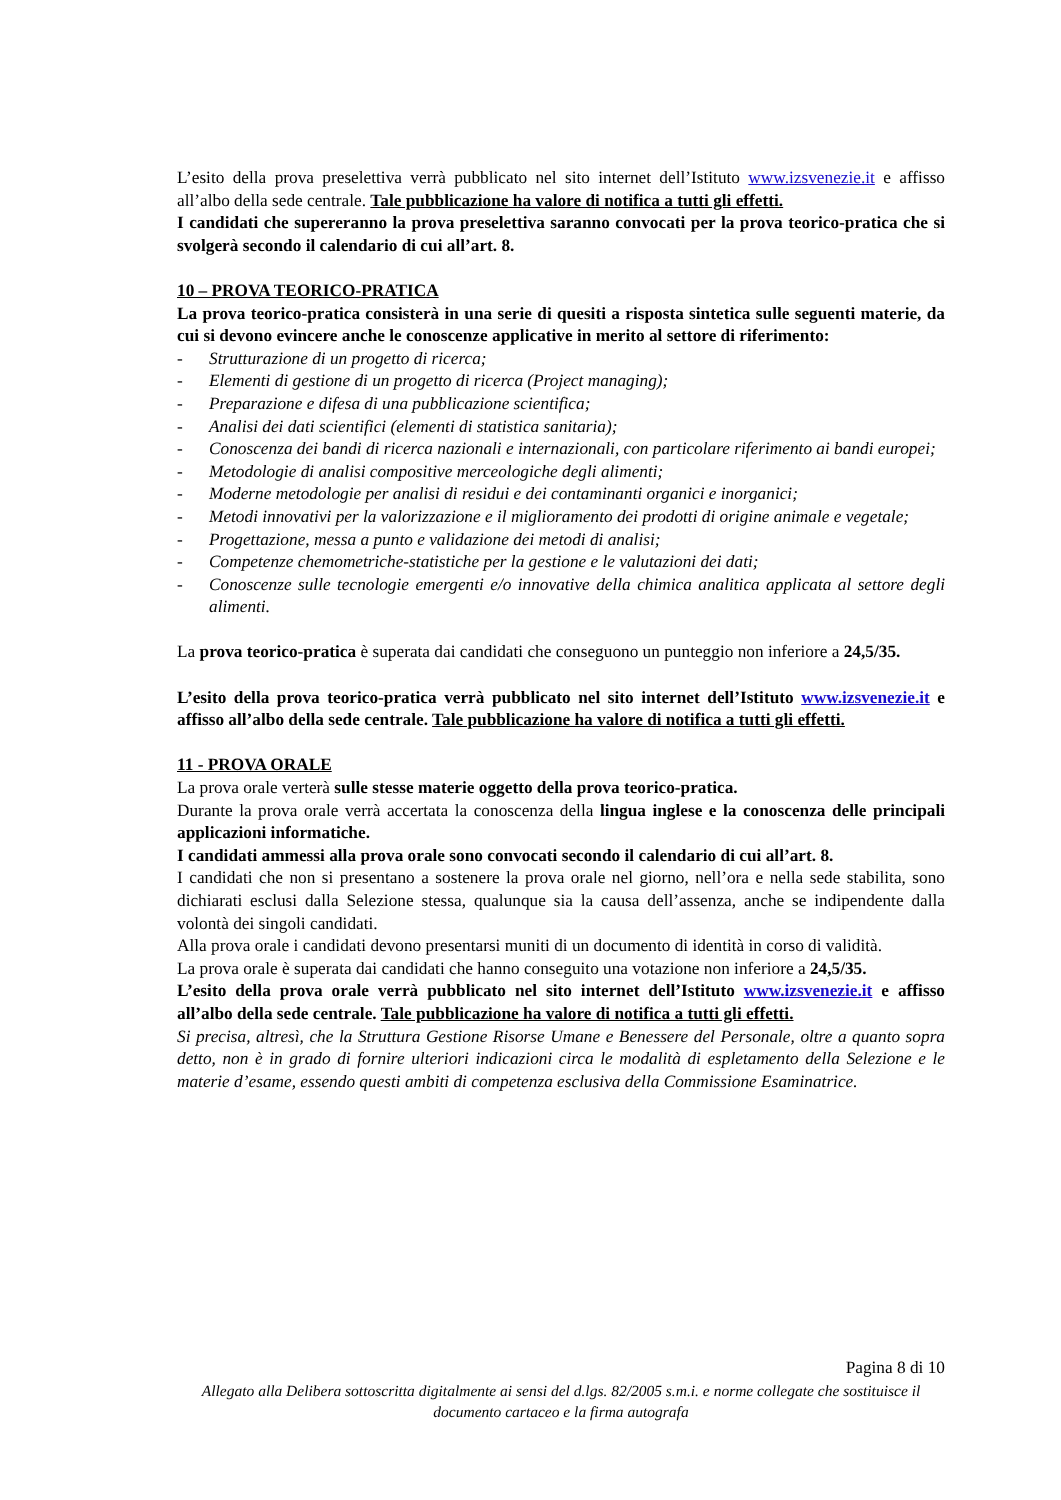L’esito della prova preselettiva verrà pubblicato nel sito internet dell’Istituto www.izsvenezie.it e affisso all’albo della sede centrale. Tale pubblicazione ha valore di notifica a tutti gli effetti.
I candidati che supereranno la prova preselettiva saranno convocati per la prova teorico-pratica che si svolgerà secondo il calendario di cui all’art. 8.
10 – PROVA TEORICO-PRATICA
La prova teorico-pratica consisterà in una serie di quesiti a risposta sintetica sulle seguenti materie, da cui si devono evincere anche le conoscenze applicative in merito al settore di riferimento:
- Strutturazione di un progetto di ricerca;
- Elementi di gestione di un progetto di ricerca (Project managing);
- Preparazione e difesa di una pubblicazione scientifica;
- Analisi dei dati scientifici (elementi di statistica sanitaria);
- Conoscenza dei bandi di ricerca nazionali e internazionali, con particolare riferimento ai bandi europei;
- Metodologie di analisi compositive merceologiche degli alimenti;
- Moderne metodologie per analisi di residui e dei contaminanti organici e inorganici;
- Metodi innovativi per la valorizzazione e il miglioramento dei prodotti di origine animale e vegetale;
- Progettazione, messa a punto e validazione dei metodi di analisi;
- Competenze chemometriche-statistiche per la gestione e le valutazioni dei dati;
- Conoscenze sulle tecnologie emergenti e/o innovative della chimica analitica applicata al settore degli alimenti.
La prova teorico-pratica è superata dai candidati che conseguono un punteggio non inferiore a 24,5/35.
L’esito della prova teorico-pratica verrà pubblicato nel sito internet dell’Istituto www.izsvenezie.it e affisso all’albo della sede centrale. Tale pubblicazione ha valore di notifica a tutti gli effetti.
11 - PROVA ORALE
La prova orale verterà sulle stesse materie oggetto della prova teorico-pratica.
Durante la prova orale verrà accertata la conoscenza della lingua inglese e la conoscenza delle principali applicazioni informatiche.
I candidati ammessi alla prova orale sono convocati secondo il calendario di cui all’art. 8.
I candidati che non si presentano a sostenere la prova orale nel giorno, nell’ora e nella sede stabilita, sono dichiarati esclusi dalla Selezione stessa, qualunque sia la causa dell’assenza, anche se indipendente dalla volontà dei singoli candidati.
Alla prova orale i candidati devono presentarsi muniti di un documento di identità in corso di validità.
La prova orale è superata dai candidati che hanno conseguito una votazione non inferiore a 24,5/35.
L’esito della prova orale verrà pubblicato nel sito internet dell’Istituto www.izsvenezie.it e affisso all’albo della sede centrale. Tale pubblicazione ha valore di notifica a tutti gli effetti.
Si precisa, altresì, che la Struttura Gestione Risorse Umane e Benessere del Personale, oltre a quanto sopra detto, non è in grado di fornire ulteriori indicazioni circa le modalità di espletamento della Selezione e le materie d’esame, essendo questi ambiti di competenza esclusiva della Commissione Esaminatrice.
Pagina 8 di 10
Allegato alla Delibera sottoscritta digitalmente ai sensi del d.lgs. 82/2005 s.m.i. e norme collegate che sostituisce il documento cartaceo e la firma autografa